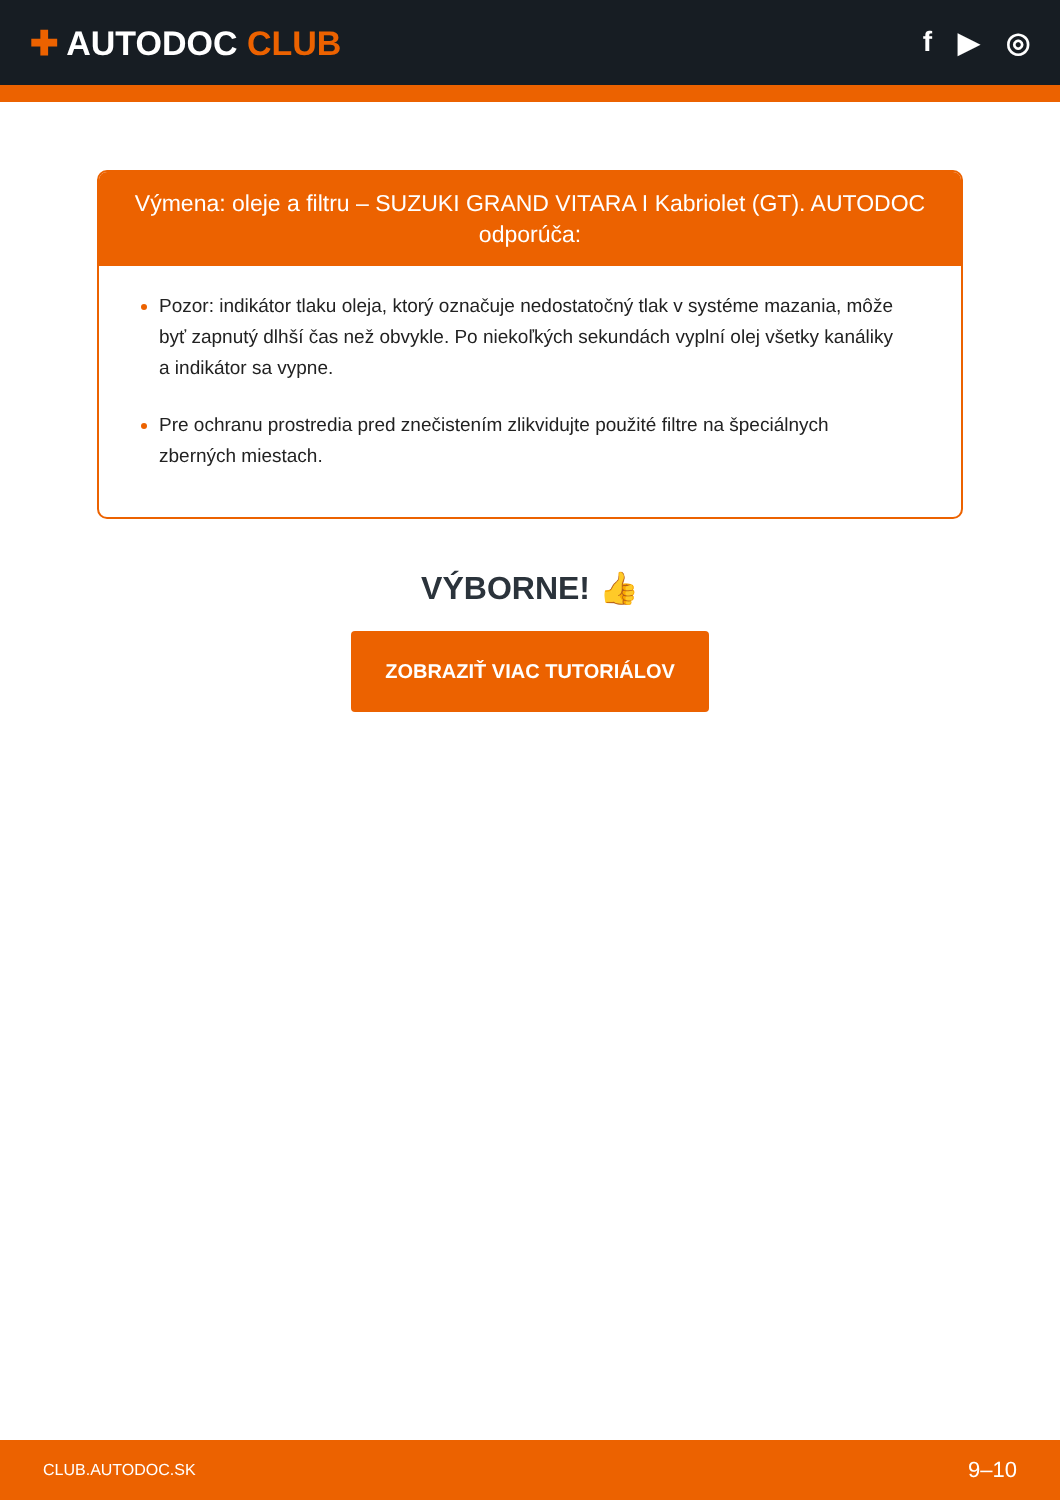✚ AUTODOC CLUB
f ▶ ◎
Výmena: oleje a filtru – SUZUKI GRAND VITARA I Kabriolet (GT). AUTODOC odporúča:
Pozor: indikátor tlaku oleja, ktorý označuje nedostatočný tlak v systéme mazania, môže byť zapnutý dlhší čas než obvykle. Po niekoľkých sekundách vyplní olej všetky kanáliky a indikátor sa vypne.
Pre ochranu prostredia pred znečistením zlikvidujte použité filtre na špeciálnych zberných miestach.
VÝBORNE! 👍
ZOBRAZIŤ VIAC TUTORIÁLOV
CLUB.AUTODOC.SK 9–10